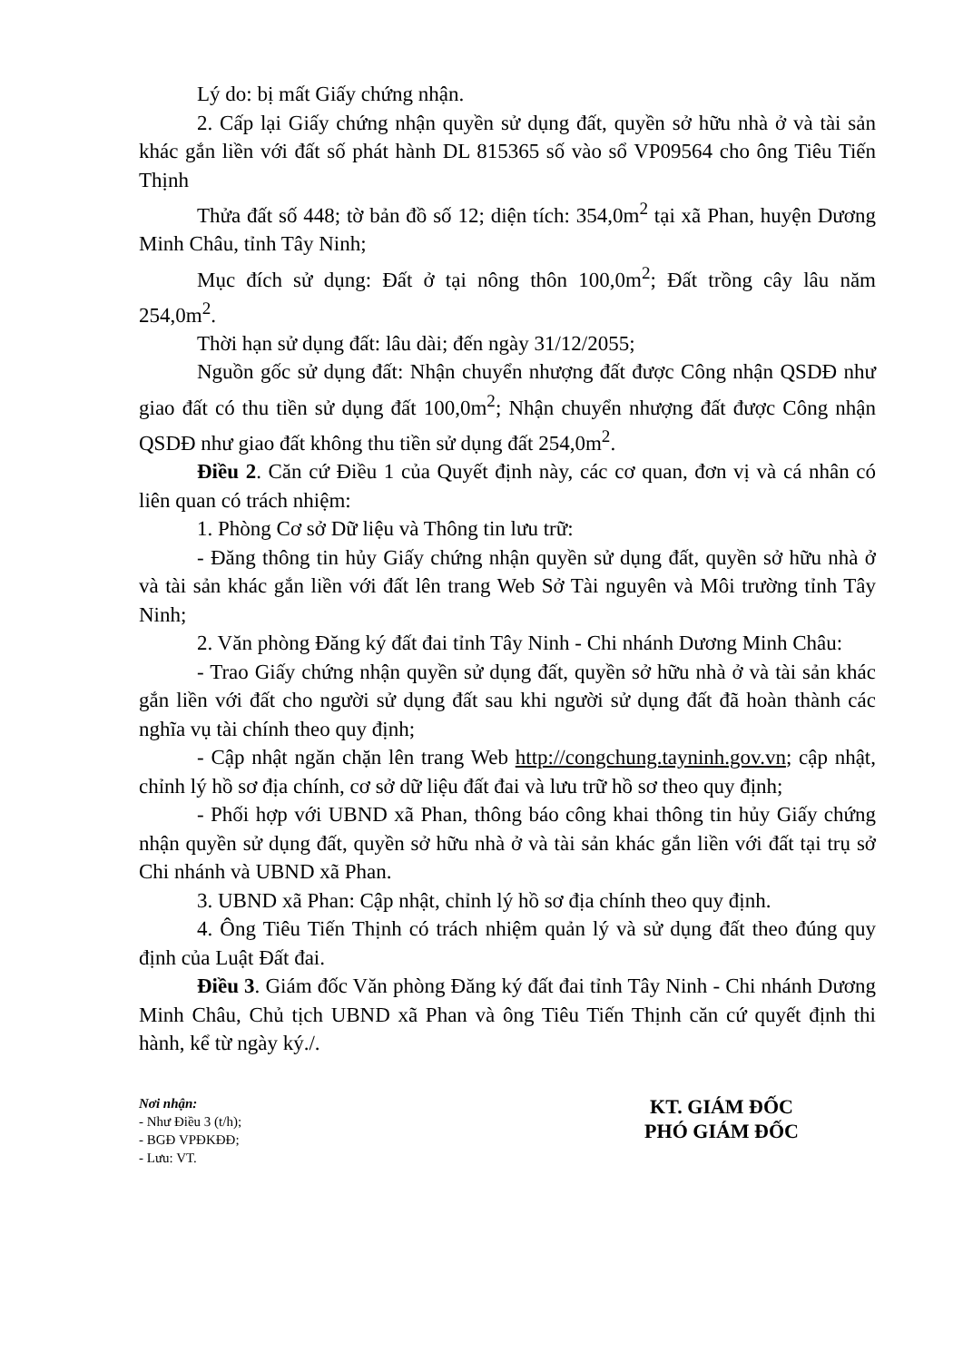Lý do: bị mất Giấy chứng nhận.
2. Cấp lại Giấy chứng nhận quyền sử dụng đất, quyền sở hữu nhà ở và tài sản khác gắn liền với đất số phát hành DL 815365 số vào sổ VP09564 cho ông Tiêu Tiến Thịnh
Thửa đất số 448; tờ bản đồ số 12; diện tích: 354,0m<sup>2</sup> tại xã Phan, huyện Dương Minh Châu, tỉnh Tây Ninh;
Mục đích sử dụng: Đất ở tại nông thôn 100,0m<sup>2</sup>; Đất trồng cây lâu năm 254,0m<sup>2</sup>.
Thời hạn sử dụng đất: lâu dài; đến ngày 31/12/2055;
Nguồn gốc sử dụng đất: Nhận chuyển nhượng đất được Công nhận QSDĐ như giao đất có thu tiền sử dụng đất 100,0m<sup>2</sup>; Nhận chuyển nhượng đất được Công nhận QSDĐ như giao đất không thu tiền sử dụng đất 254,0m<sup>2</sup>.
Điều 2. Căn cứ Điều 1 của Quyết định này, các cơ quan, đơn vị và cá nhân có liên quan có trách nhiệm:
1. Phòng Cơ sở Dữ liệu và Thông tin lưu trữ:
- Đăng thông tin hủy Giấy chứng nhận quyền sử dụng đất, quyền sở hữu nhà ở và tài sản khác gắn liền với đất lên trang Web Sở Tài nguyên và Môi trường tỉnh Tây Ninh;
2. Văn phòng Đăng ký đất đai tỉnh Tây Ninh - Chi nhánh Dương Minh Châu:
- Trao Giấy chứng nhận quyền sử dụng đất, quyền sở hữu nhà ở và tài sản khác gắn liền với đất cho người sử dụng đất sau khi người sử dụng đất đã hoàn thành các nghĩa vụ tài chính theo quy định;
- Cập nhật ngăn chặn lên trang Web http://congchung.tayninh.gov.vn; cập nhật, chỉnh lý hồ sơ địa chính, cơ sở dữ liệu đất đai và lưu trữ hồ sơ theo quy định;
- Phối hợp với UBND xã Phan, thông báo công khai thông tin hủy Giấy chứng nhận quyền sử dụng đất, quyền sở hữu nhà ở và tài sản khác gắn liền với đất tại trụ sở Chi nhánh và UBND xã Phan.
3. UBND xã Phan: Cập nhật, chỉnh lý hồ sơ địa chính theo quy định.
4. Ông Tiêu Tiến Thịnh có trách nhiệm quản lý và sử dụng đất theo đúng quy định của Luật Đất đai.
Điều 3. Giám đốc Văn phòng Đăng ký đất đai tỉnh Tây Ninh - Chi nhánh Dương Minh Châu, Chủ tịch UBND xã Phan và ông Tiêu Tiến Thịnh căn cứ quyết định thi hành, kể từ ngày ký./.
Nơi nhận:
- Như Điều 3 (t/h);
- BGĐ VPĐKĐĐ;
- Lưu: VT.
KT. GIÁM ĐỐC
PHÓ GIÁM ĐỐC